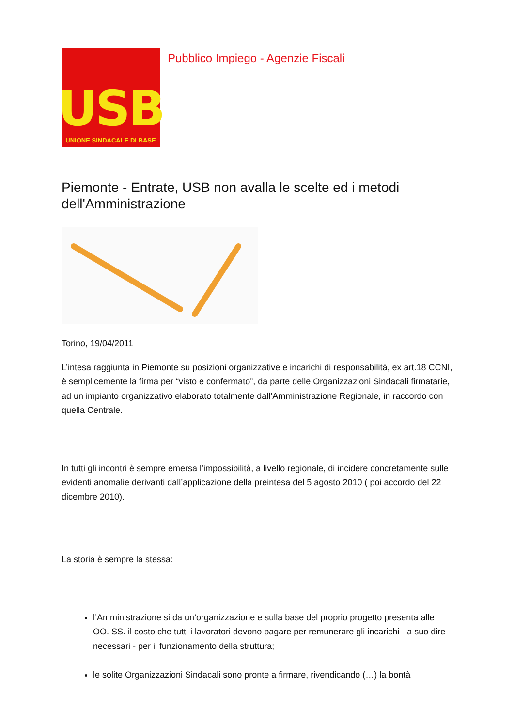USB
UNIONE SINDACALE DI BASE
Pubblico Impiego - Agenzie Fiscali
Piemonte - Entrate, USB non avalla le scelte ed i metodi dell'Amministrazione
Torino, 19/04/2011
L’intesa raggiunta in Piemonte su posizioni organizzative e incarichi di responsabilità, ex art.18 CCNI, è semplicemente la firma per “visto e confermato”, da parte delle Organizzazioni Sindacali firmatarie, ad un impianto organizzativo elaborato totalmente dall’Amministrazione Regionale, in raccordo con quella Centrale.
In tutti gli incontri è sempre emersa l’impossibilità, a livello regionale, di incidere concretamente sulle evidenti anomalie derivanti dall’applicazione della preintesa del 5 agosto 2010 ( poi accordo del 22 dicembre 2010).
La storia è sempre la stessa:
l’Amministrazione si da un’organizzazione e sulla base del proprio progetto presenta alle OO. SS. il costo che tutti i lavoratori devono pagare per remunerare gli incarichi - a suo dire necessari - per il funzionamento della struttura;
le solite Organizzazioni Sindacali sono pronte a firmare, rivendicando (…) la bontà